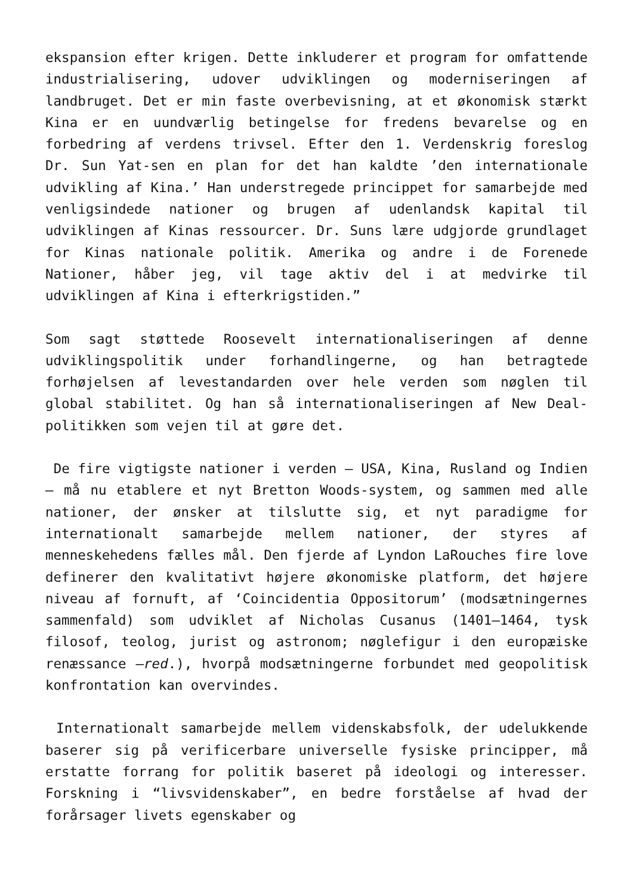ekspansion efter krigen. Dette inkluderer et program for omfattende industrialisering, udover udviklingen og moderniseringen af landbruget. Det er min faste overbevisning, at et økonomisk stærkt Kina er en uundværlig betingelse for fredens bevarelse og en forbedring af verdens trivsel. Efter den 1. Verdenskrig foreslog Dr. Sun Yat-sen en plan for det han kaldte ’den internationale udvikling af Kina.’ Han understregede princippet for samarbejde med venligsindede nationer og brugen af udenlandsk kapital til udviklingen af Kinas ressourcer. Dr. Suns lære udgjorde grundlaget for Kinas nationale politik. Amerika og andre i de Forenede Nationer, håber jeg, vil tage aktiv del i at medvirke til udviklingen af Kina i efterkrigstiden.”
Som sagt støttede Roosevelt internationaliseringen af denne udviklingspolitik under forhandlingerne, og han betragtede forhøjelsen af levestandarden over hele verden som nøglen til global stabilitet. Og han så internationaliseringen af New Deal-politikken som vejen til at gøre det.
De fire vigtigste nationer i verden – USA, Kina, Rusland og Indien – må nu etablere et nyt Bretton Woods-system, og sammen med alle nationer, der ønsker at tilslutte sig, et nyt paradigme for internationalt samarbejde mellem nationer, der styres af menneskehedens fælles mål. Den fjerde af Lyndon LaRouches fire love definerer den kvalitativt højere økonomiske platform, det højere niveau af fornuft, af ‘Coincidentia Oppositorum’ (modsætningernes sammenfald) som udviklet af Nicholas Cusanus (1401–1464, tysk filosof, teolog, jurist og astronom; nøglefigur i den europæiske renæssance –red.), hvorpå modsætningerne forbundet med geopolitisk konfrontation kan overvindes.
Internationalt samarbejde mellem videnskabsfolk, der udelukkende baserer sig på verificerbare universelle fysiske principper, må erstatte forrang for politik baseret på ideologi og interesser. Forskning i “livsvidenskaber”, en bedre forståelse af hvad der forårsager livets egenskaber og